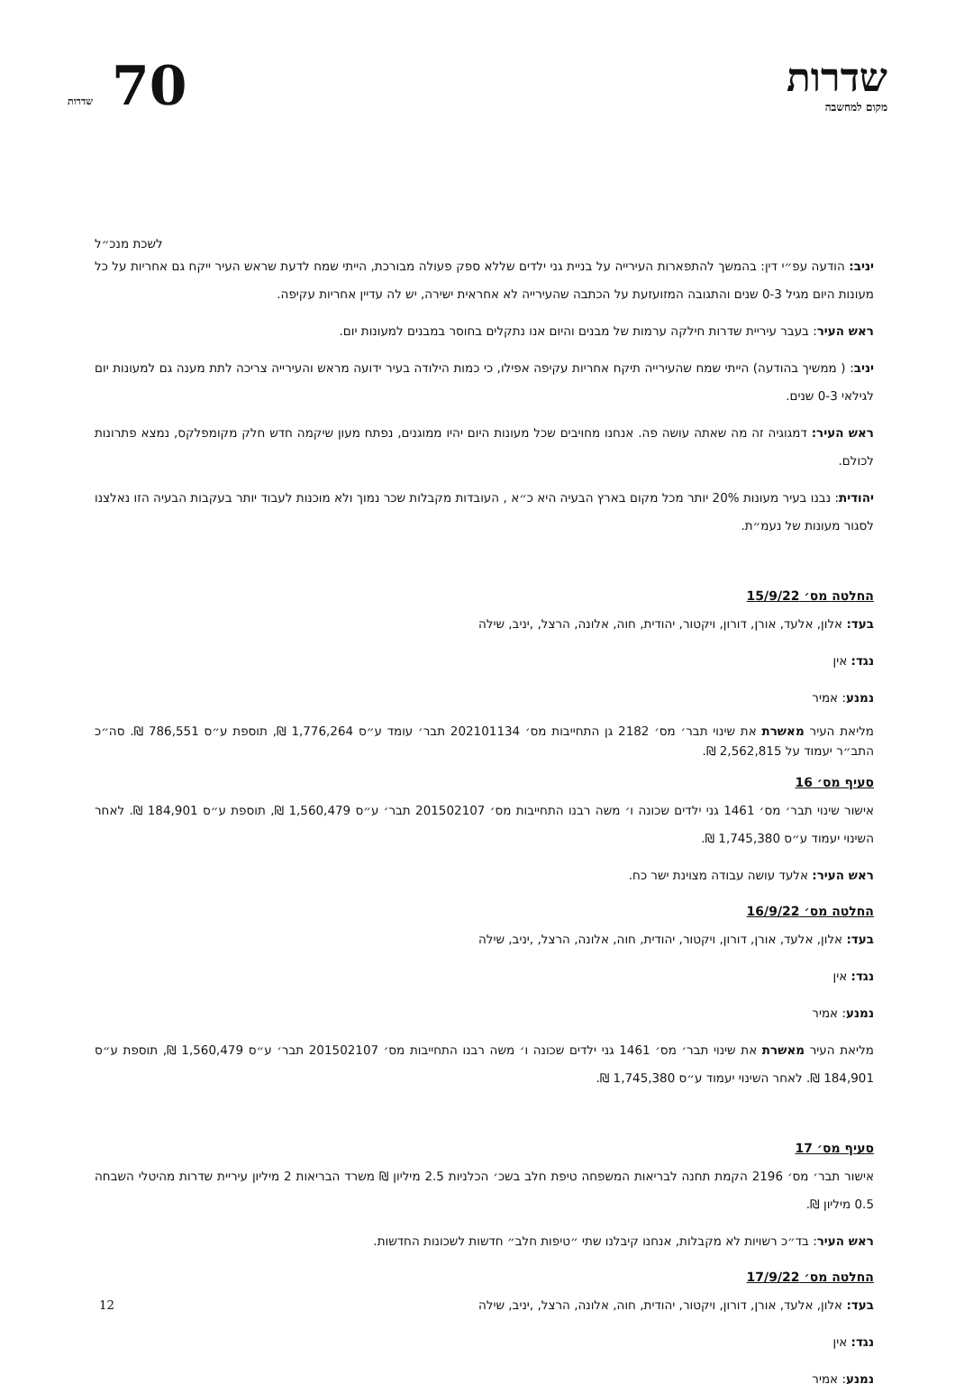שדרות
מקום למחשבה
70 שדרות
לשכת מנכ״ל
יניב: הודעה עפ״י דין: בהמשך להתפארות העירייה על בניית גני ילדים שללא ספק פעולה מבורכת, הייתי שמח לדעת שראש העיר ייקח גם אחריות על כל מעונות היום מגיל 0-3 שנים והתגובה המזועזעת על הכתבה שהעירייה לא אחראית ישירה, יש לה עדיין אחריות עקיפה.
ראש העיר: בעבר עיריית שדרות חילקה ערמות של מבנים והיום אנו נתקלים בחוסר במבנים למעונות יום.
יניב: ( ממשיך בהודעה) הייתי שמח שהעירייה תיקח אחריות עקיפה אפילו, כי כמות הילודה בעיר ידועה מראש והעירייה צריכה לתת מענה גם למעונות יום לגילאי 0-3 שנים.
ראש העיר: דמגוגיה זה מה שאתה עושה פה. אנחנו מחויבים שכל מעונות היום יהיו ממוגנים, נפתח מעון שיקמה חדש חלק מקומפלקס, נמצא פתרונות לכולם.
יהודית: נבנו בעיר מעונות 20% יותר מכל מקום בארץ הבעיה היא כ״א , העובדות מקבלות שכר נמוך ולא מוכנות לעבוד יותר בעקבות הבעיה הזו נאלצנו לסגור מעונות של נעמ״ת.
החלטה מס׳ 15/9/22
בעד: אלון, אלעד, אורן, דורון, ויקטור, יהודית, חוה, אלונה, הרצל, ,יניב, שילה
נגד: אין
נמנע: אמיר
מליאת העיר מאשרת את שינוי תבר׳ מס׳ 2182 גן התחייבות מס׳ 202101134 תבר׳ עומד ע״ס 1,776,264 ₪, תוספת ע״ס 786,551 ₪. סה״כ התב״ר יעמוד על 2,562,815 ₪.
סעיף מס׳ 16
אישור שינוי תבר׳ מס׳ 1461 גני ילדים שכונה ו׳ משה רבנו התחייבות מס׳ 201502107 תבר׳ ע״ס 1,560,479 ₪, תוספת ע״ס 184,901 ₪. לאחר השינוי יעמוד ע״ס 1,745,380 ₪.
ראש העיר: אלעד עושה עבודה מצוינת ישר כח.
החלטה מס׳ 16/9/22
בעד: אלון, אלעד, אורן, דורון, ויקטור, יהודית, חוה, אלונה, הרצל, ,יניב, שילה
נגד: אין
נמנע: אמיר
מליאת העיר מאשרת את שינוי תבר׳ מס׳ 1461 גני ילדים שכונה ו׳ משה רבנו התחייבות מס׳ 201502107 תבר׳ ע״ס 1,560,479 ₪, תוספת ע״ס 184,901 ₪. לאחר השינוי יעמוד ע״ס 1,745,380 ₪.
סעיף מס׳ 17
אישור תבר׳ מס׳ 2196 הקמת תחנה לבריאות המשפחה טיפת חלב בשכ׳ הכלניות 2.5 מיליון ₪ משרד הבריאות 2 מיליון עיריית שדרות מהיטלי השבחה 0.5 מיליון ₪.
ראש העיר: בד״כ רשויות לא מקבלות, אנחנו קיבלנו שתי ״טיפות חלב״ חדשות לשכונות החדשות.
החלטה מס׳ 17/9/22
בעד: אלון, אלעד, אורן, דורון, ויקטור, יהודית, חוה, אלונה, הרצל, ,יניב, שילה
נגד: אין
נמנע: אמיר
12